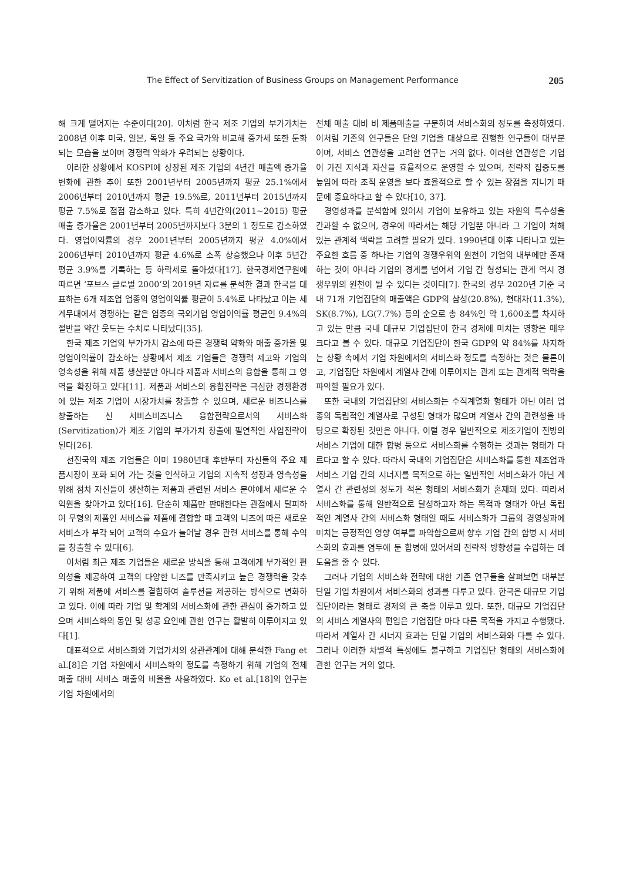The Effect of Servitization of Business Groups on Management Performance 205
해 크게 떨어지는 수준이다[20]. 이처럼 한국 제조 기업의 부가가치는 2008년 이후 미국, 일본, 독일 등 주요 국가와 비교해 증가세 또한 둔화되는 모습을 보이며 경쟁력 약화가 우려되는 상황이다.
이러한 상황에서 KOSPI에 상장된 제조 기업의 4년간 매출액 증가율 변화에 관한 추이 또한 2001년부터 2005년까지 평균 25.1%에서 2006년부터 2010년까지 평균 19.5%로, 2011년부터 2015년까지 평균 7.5%로 점점 감소하고 있다. 특히 4년간의(2011~2015) 평균 매출 증가율은 2001년부터 2005년까지보다 3분의 1 정도로 감소하였다. 영업이익률의 경우 2001년부터 2005년까지 평균 4.0%에서 2006년부터 2010년까지 평균 4.6%로 소폭 상승했으나 이후 5년간 평균 3.9%를 기록하는 등 하락세로 돌아섰다[17]. 한국경제연구원에 따르면 ‘포브스 글로벌 2000’의 2019년 자료를 분석한 결과 한국을 대표하는 6개 제조업 업종의 영업이익률 평균이 5.4%로 나타났고 이는 세계무대에서 경쟁하는 같은 업종의 국외기업 영업이익률 평균인 9.4%의 절반을 약간 웃도는 수치로 나타났다[35].
한국 제조 기업의 부가가치 감소에 따른 경쟁력 약화와 매출 증가율 및 영업이익률이 감소하는 상황에서 제조 기업들은 경쟁력 제고와 기업의 영속성을 위해 제품 생산뿐만 아니라 제품과 서비스의 융합을 통해 그 영역을 확장하고 있다[11]. 제품과 서비스의 융합전략은 극심한 경쟁환경에 있는 제조 기업이 시장가치를 창출할 수 있으며, 새로운 비즈니스를 창출하는 신 서비스비즈니스 융합전략으로서의 서비스화(Servitization)가 제조 기업의 부가가치 창출에 필연적인 사업전략이 된다[26].
선진국의 제조 기업들은 이미 1980년대 후반부터 자신들의 주요 제품시장이 포화 되어 가는 것을 인식하고 기업의 지속적 성장과 영속성을 위해 점차 자신들이 생산하는 제품과 관련된 서비스 분야에서 새로운 수익원을 찾아가고 있다[16]. 단순히 제품만 판매한다는 관점에서 탈피하여 무형의 제품인 서비스를 제품에 결합할 때 고객의 니즈에 따른 새로운 서비스가 부각 되어 고객의 수요가 늘어날 경우 관련 서비스를 통해 수익을 창출할 수 있다[6].
이처럼 최근 제조 기업들은 새로운 방식을 통해 고객에게 부가적인 편의성을 제공하여 고객의 다양한 니즈를 만족시키고 높은 경쟁력을 갖추기 위해 제품에 서비스를 결합하여 솔루션을 제공하는 방식으로 변화하고 있다. 이에 따라 기업 및 학계의 서비스화에 관한 관심이 증가하고 있으며 서비스화의 동인 및 성공 요인에 관한 연구는 활발히 이루어지고 있다[1].
대표적으로 서비스화와 기업가치의 상관관계에 대해 분석한 Fang et al.[8]은 기업 차원에서 서비스화의 정도를 측정하기 위해 기업의 전체 매출 대비 서비스 매출의 비율을 사용하였다. Ko et al.[18]의 연구는 기업 차원에서의
전체 매출 대비 비 제품매출을 구분하여 서비스화의 정도를 측정하였다. 이처럼 기존의 연구들은 단일 기업을 대상으로 진행한 연구들이 대부분이며, 서비스 연관성을 고려한 연구는 거의 없다. 이러한 연관성은 기업이 가진 지식과 자산을 효율적으로 운영할 수 있으며, 전략적 집중도를 높임에 따라 조직 운영을 보다 효율적으로 할 수 있는 장점을 지니기 때문에 중요하다고 할 수 있다[10, 37].
경영성과를 분석함에 있어서 기업이 보유하고 있는 자원의 특수성을 간과할 수 없으며, 경우에 따라서는 해당 기업뿐 아니라 그 기업이 처해있는 관계적 맥락을 고려할 필요가 있다. 1990년대 이후 나타나고 있는 주요한 흐름 중 하나는 기업의 경쟁우위의 원천이 기업의 내부에만 존재하는 것이 아니라 기업의 경계를 넘어서 기업 간 형성되는 관계 역시 경쟁우위의 원천이 될 수 있다는 것이다[7]. 한국의 경우 2020년 기준 국내 71개 기업집단의 매출액은 GDP의 삼성(20.8%), 현대차(11.3%), SK(8.7%), LG(7.7%) 등의 순으로 총 84%인 약 1,600조를 차지하고 있는 만큼 국내 대규모 기업집단이 한국 경제에 미치는 영향은 매우 크다고 볼 수 있다. 대규모 기업집단이 한국 GDP의 약 84%를 차지하는 상황 속에서 기업 차원에서의 서비스화 정도를 측정하는 것은 물론이고, 기업집단 차원에서 계열사 간에 이루어지는 관계 또는 관계적 맥락을 파악할 필요가 있다.
또한 국내의 기업집단의 서비스화는 수직계열화 형태가 아닌 여러 업종의 독립적인 계열사로 구성된 형태가 많으며 계열사 간의 관련성을 바탕으로 확장된 것만은 아니다. 이럴 경우 일반적으로 제조기업이 전방의 서비스 기업에 대한 합병 등으로 서비스화를 수행하는 것과는 형태가 다르다고 할 수 있다. 따라서 국내의 기업집단은 서비스화를 통한 제조업과 서비스 기업 간의 시너지를 목적으로 하는 일반적인 서비스화가 아닌 계열사 간 관련성의 정도가 적은 형태의 서비스화가 혼재돼 있다. 따라서 서비스화를 통해 일반적으로 달성하고자 하는 목적과 형태가 아닌 독립적인 계열사 간의 서비스화 형태일 때도 서비스화가 그룹의 경영성과에 미치는 긍정적인 영향 여부를 파악함으로써 향후 기업 간의 합병 시 서비스화의 효과를 염두에 둔 합병에 있어서의 전략적 방향성을 수립하는 데 도움을 줄 수 있다.
그러나 기업의 서비스화 전략에 대한 기존 연구들을 살펴보면 대부분 단일 기업 차원에서 서비스화의 성과를 다루고 있다. 한국은 대규모 기업집단이라는 형태로 경제의 큰 축을 이루고 있다. 또한, 대규모 기업집단의 서비스 계열사의 편입은 기업집단 마다 다른 목적을 가지고 수행됐다. 따라서 계열사 간 시너지 효과는 단일 기업의 서비스화와 다를 수 있다. 그러나 이러한 차별적 특성에도 불구하고 기업집단 형태의 서비스화에 관한 연구는 거의 없다.